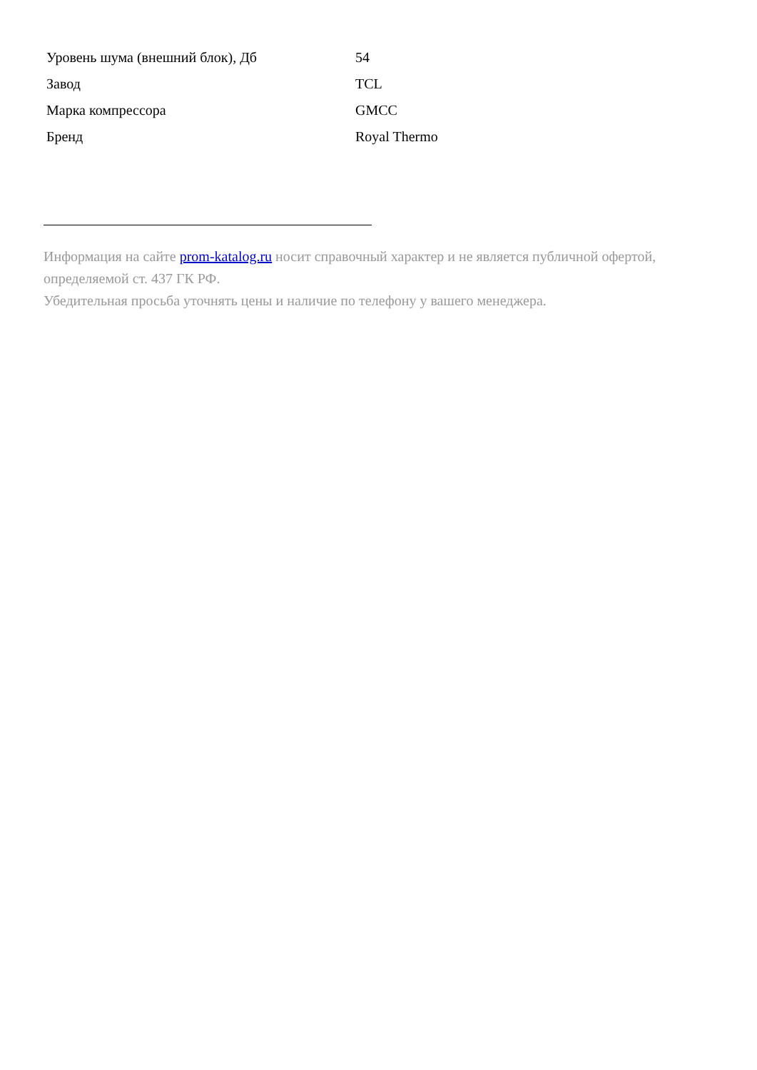| Уровень шума (внешний блок), Дб | 54 |
| Завод | TCL |
| Марка компрессора | GMCC |
| Бренд | Royal Thermo |
Информация на сайте prom-katalog.ru носит справочный характер и не является публичной офертой, определяемой ст. 437 ГК РФ.
Убедительная просьба уточнять цены и наличие по телефону у вашего менеджера.